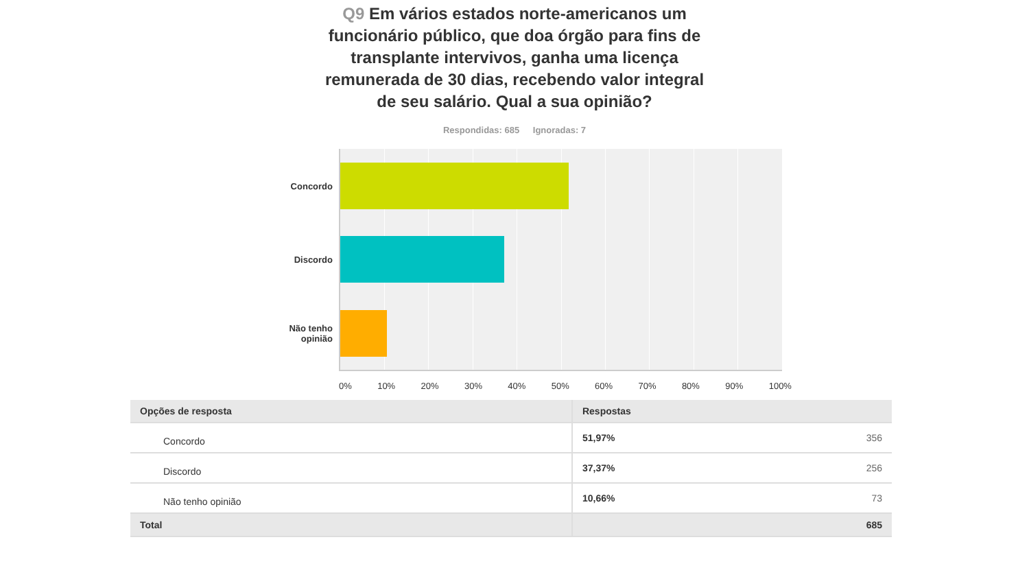Q9 Em vários estados norte-americanos um funcionário público, que doa órgão para fins de transplante intervivos, ganha uma licença remunerada de 30 dias, recebendo valor integral de seu salário. Qual a sua opinião?
Respondidas: 685 Ignoradas: 7
Concordo
Discordo
Não tenho opinião
0% 10% 20% 30% 40% 50% 60% 70% 80% 90% 100%
| Opções de resposta | Respostas | |
| --- | --- | --- |
| Concordo | 51,97% | 356 |
| Discordo | 37,37% | 256 |
| Não tenho opinião | 10,66% | 73 |
| Total | | 685 |